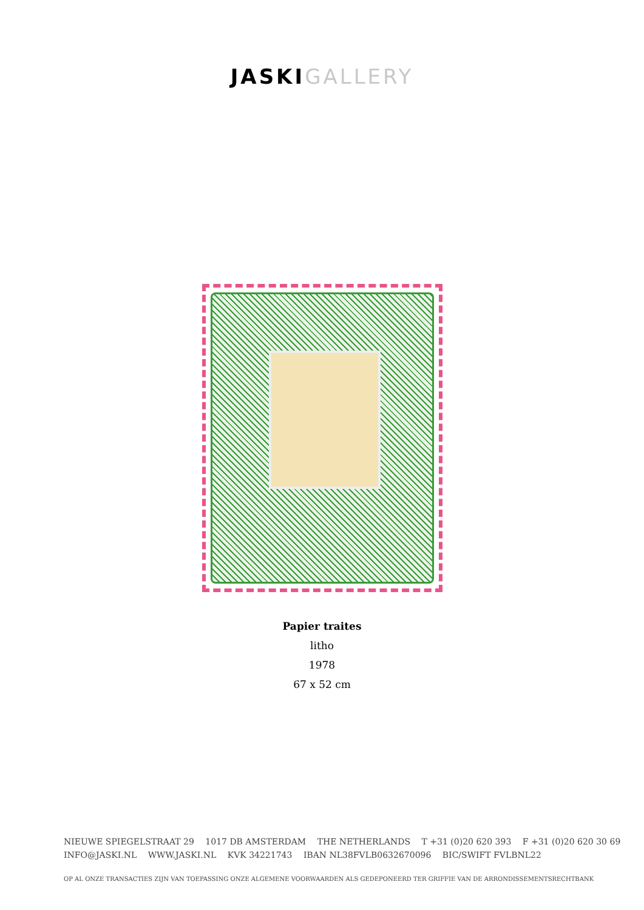JASKIGALLERY
Papier traites
litho
1978
67 x 52 cm
NIEUWE SPIEGELSTRAAT 29 1017 DB AMSTERDAM THE NETHERLANDS T +31 (0)20 620 393 F +31 (0)20 620 30 69
INFO@JASKI.NL WWW.JASKI.NL KVK 34221743 IBAN NL38FVLB0632670096 BIC/SWIFT FVLBNL22
OP AL ONZE TRANSACTIES ZIJN VAN TOEPASSING ONZE ALGEMENE VOORWAARDEN ALS GEDEPONEERD TER GRIFFIE VAN DE ARRONDISSEMENTSRECHTBANK